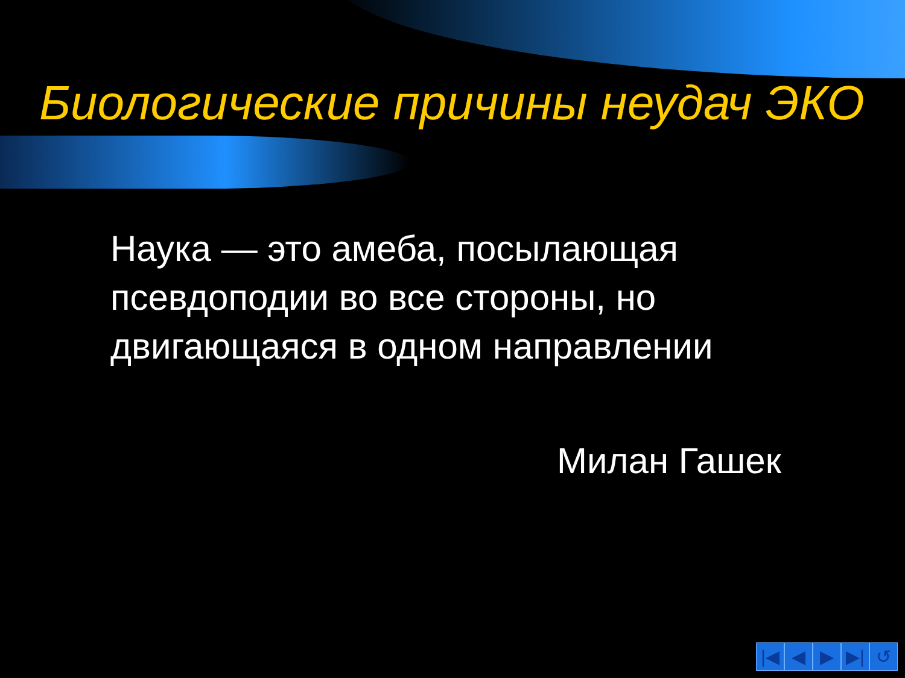Биологические причины неудач ЭКО
Наука — это амеба, посылающая псевдоподии во все стороны, но двигающаяся в одном направлении
Милан Гашек
|◀ ◀ ▶ ▶| ↺